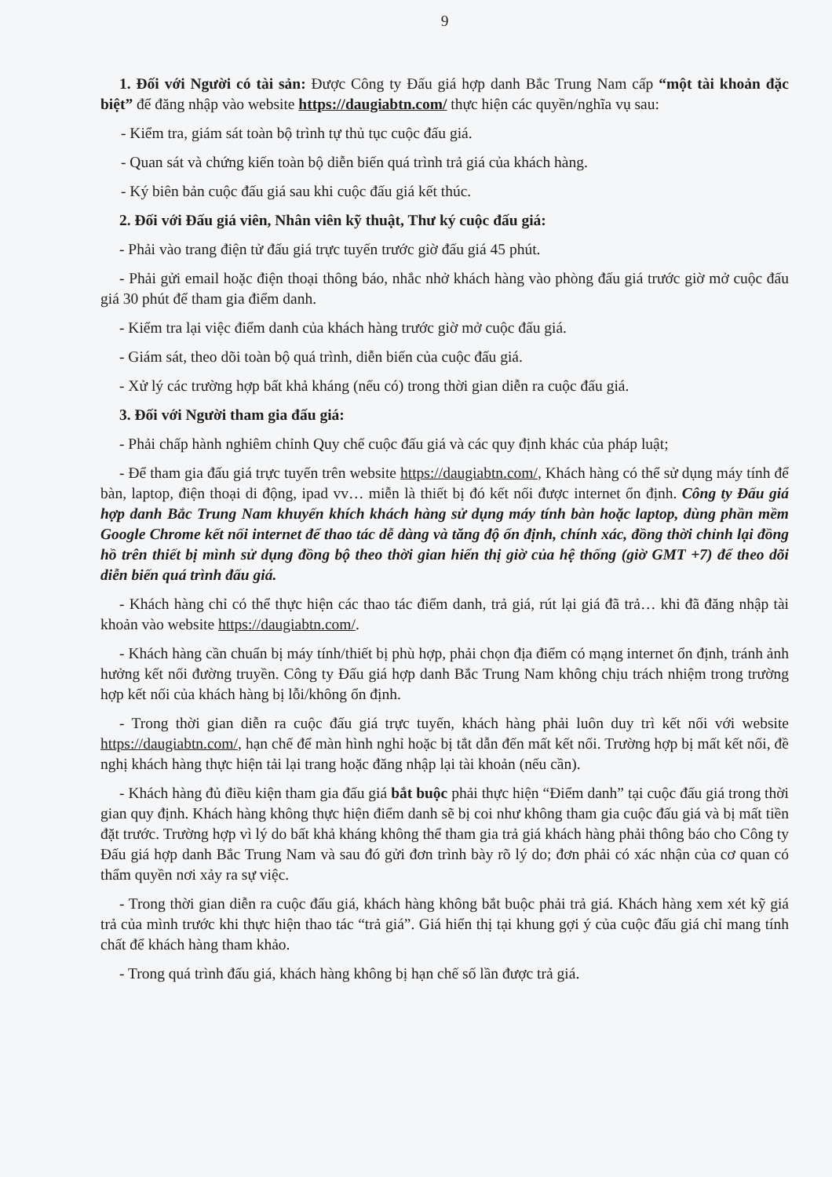9
1. Đối với Người có tài sản: Được Công ty Đấu giá hợp danh Bắc Trung Nam cấp “một tài khoản đặc biệt” để đăng nhập vào website https://daugiabtn.com/ thực hiện các quyền/nghĩa vụ sau:
- Kiểm tra, giám sát toàn bộ trình tự thủ tục cuộc đấu giá.
- Quan sát và chứng kiến toàn bộ diễn biến quá trình trả giá của khách hàng.
- Ký biên bản cuộc đấu giá sau khi cuộc đấu giá kết thúc.
2. Đối với Đấu giá viên, Nhân viên kỹ thuật, Thư ký cuộc đấu giá:
- Phải vào trang điện tử đấu giá trực tuyến trước giờ đấu giá 45 phút.
- Phải gửi email hoặc điện thoại thông báo, nhắc nhở khách hàng vào phòng đấu giá trước giờ mở cuộc đấu giá 30 phút để tham gia điểm danh.
- Kiểm tra lại việc điểm danh của khách hàng trước giờ mở cuộc đấu giá.
- Giám sát, theo dõi toàn bộ quá trình, diễn biến của cuộc đấu giá.
- Xử lý các trường hợp bất khả kháng (nếu có) trong thời gian diễn ra cuộc đấu giá.
3. Đối với Người tham gia đấu giá:
- Phải chấp hành nghiêm chỉnh Quy chế cuộc đấu giá và các quy định khác của pháp luật;
- Để tham gia đấu giá trực tuyến trên website https://daugiabtn.com/, Khách hàng có thể sử dụng máy tính để bàn, laptop, điện thoại di động, ipad vv… miễn là thiết bị đó kết nối được internet ổn định. Công ty Đấu giá hợp danh Bắc Trung Nam khuyến khích khách hàng sử dụng máy tính bàn hoặc laptop, dùng phần mềm Google Chrome kết nối internet để thao tác dễ dàng và tăng độ ổn định, chính xác, đồng thời chỉnh lại đồng hồ trên thiết bị mình sử dụng đồng bộ theo thời gian hiển thị giờ của hệ thống (giờ GMT +7) để theo dõi diễn biến quá trình đấu giá.
- Khách hàng chỉ có thể thực hiện các thao tác điểm danh, trả giá, rút lại giá đã trả… khi đã đăng nhập tài khoản vào website https://daugiabtn.com/.
- Khách hàng cần chuẩn bị máy tính/thiết bị phù hợp, phải chọn địa điểm có mạng internet ổn định, tránh ảnh hưởng kết nối đường truyền. Công ty Đấu giá hợp danh Bắc Trung Nam không chịu trách nhiệm trong trường hợp kết nối của khách hàng bị lỗi/không ổn định.
- Trong thời gian diễn ra cuộc đấu giá trực tuyến, khách hàng phải luôn duy trì kết nối với website https://daugiabtn.com/, hạn chế để màn hình nghỉ hoặc bị tắt dẫn đến mất kết nối. Trường hợp bị mất kết nối, đề nghị khách hàng thực hiện tải lại trang hoặc đăng nhập lại tài khoản (nếu cần).
- Khách hàng đủ điều kiện tham gia đấu giá bắt buộc phải thực hiện “Điểm danh” tại cuộc đấu giá trong thời gian quy định. Khách hàng không thực hiện điểm danh sẽ bị coi như không tham gia cuộc đấu giá và bị mất tiền đặt trước. Trường hợp vì lý do bất khả kháng không thể tham gia trả giá khách hàng phải thông báo cho Công ty Đấu giá hợp danh Bắc Trung Nam và sau đó gửi đơn trình bày rõ lý do; đơn phải có xác nhận của cơ quan có thẩm quyền nơi xảy ra sự việc.
- Trong thời gian diễn ra cuộc đấu giá, khách hàng không bắt buộc phải trả giá. Khách hàng xem xét kỹ giá trả của mình trước khi thực hiện thao tác “trả giá”. Giá hiển thị tại khung gợi ý của cuộc đấu giá chỉ mang tính chất để khách hàng tham khảo.
- Trong quá trình đấu giá, khách hàng không bị hạn chế số lần được trả giá.